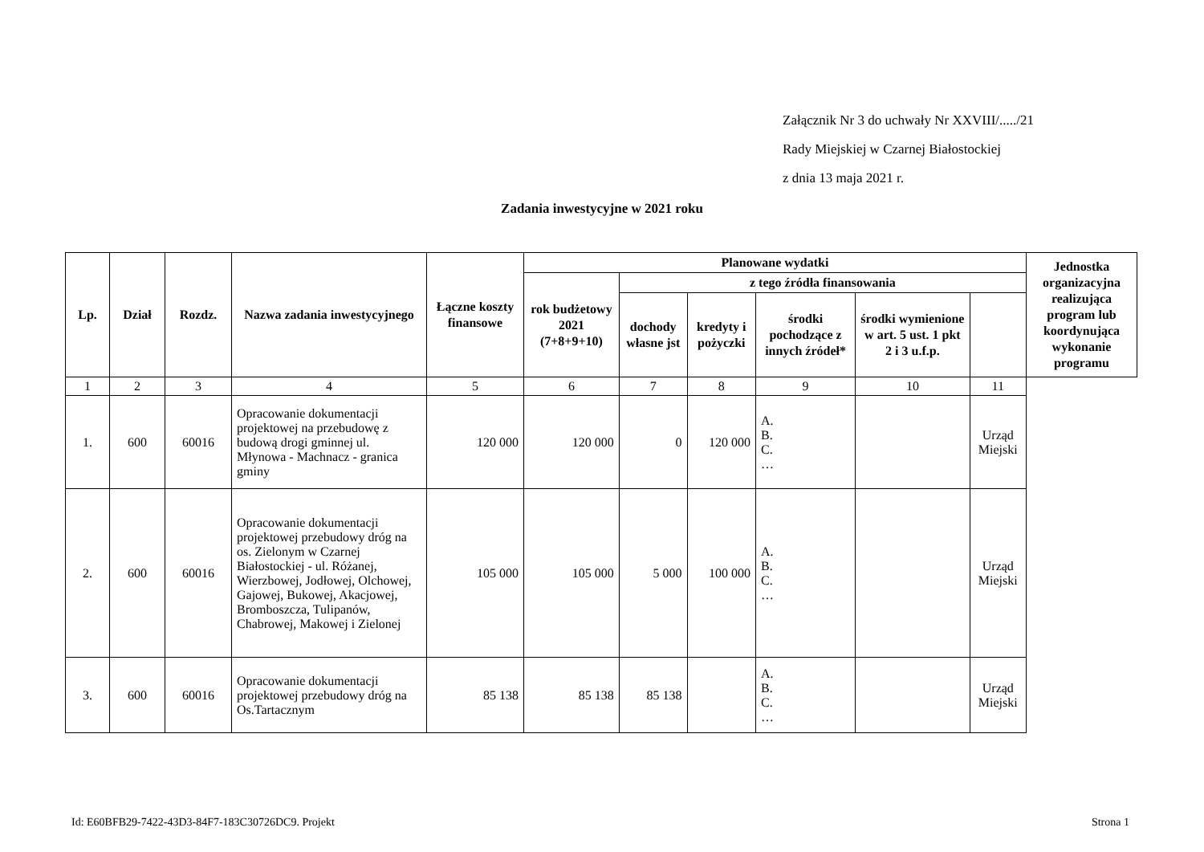Załącznik Nr 3 do uchwały Nr XXVIII/...../21
Rady Miejskiej w Czarnej Białostockiej
z dnia 13 maja 2021 r.
Zadania inwestycyjne w 2021 roku
| Lp. | Dział | Rozdz. | Nazwa zadania inwestycyjnego | Łączne koszty finansowe | Planowane wydatki | | | | | | Jednostka organizacyjna realizująca program lub koordynująca wykonanie programu |
| --- | --- | --- | --- | --- | --- | --- | --- | --- | --- | --- | --- |
| | | | | | rok budżetowy 2021 (7+8+9+10) | z tego źródła finansowania | | | | | |
| | | | | | | dochody własne jst | kredyty i pożyczki | środki pochodzące z innych źródeł* | środki wymienione w art. 5 ust. 1 pkt 2 i 3 u.f.p. | | |
| 1 | 2 | 3 | 4 | 5 | 6 | 7 | 8 | 9 | 10 | 11 | |
| 1. | 600 | 60016 | Opracowanie dokumentacji projektowej na przebudowę z budową drogi gminnej ul. Młynowa - Machnacz - granica gminy | 120 000 | 120 000 | 0 | 120 000 | A. B. C. … | | Urząd Miejski | |
| 2. | 600 | 60016 | Opracowanie dokumentacji projektowej przebudowy dróg na os. Zielonym w Czarnej Białostockiej - ul. Różanej, Wierzbowej, Jodłowej, Olchowej, Gajowej, Bukowej, Akacjowej, Bromboszcza, Tulipanów, Chabrowej, Makowej i Zielonej | 105 000 | 105 000 | 5 000 | 100 000 | A. B. C. … | | Urząd Miejski | |
| 3. | 600 | 60016 | Opracowanie dokumentacji projektowej przebudowy dróg na Os.Tartacznym | 85 138 | 85 138 | 85 138 | | A. B. C. … | | Urząd Miejski | |
Id: E60BFB29-7422-43D3-84F7-183C30726DC9. Projekt Strona 1